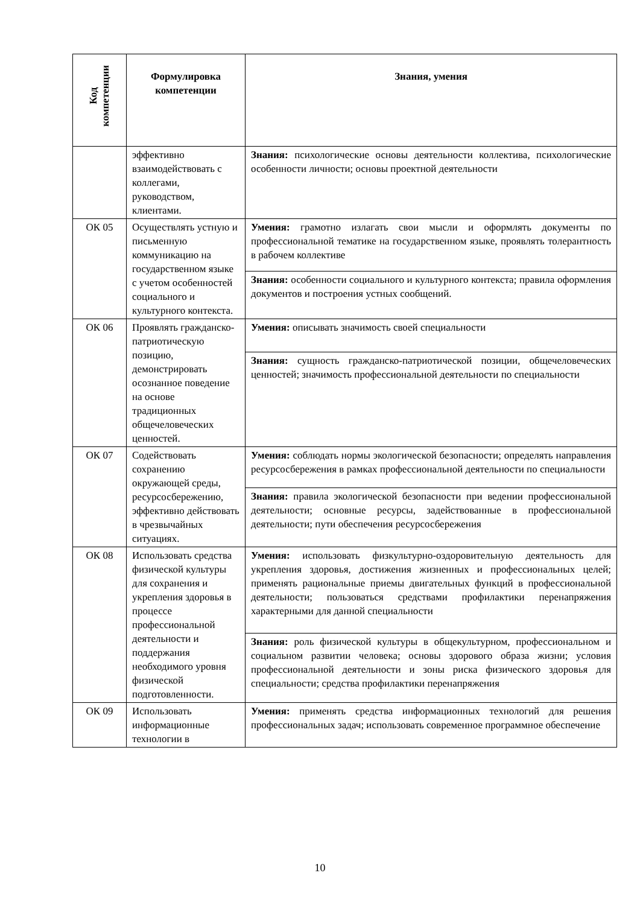| Код компетенции | Формулировка компетенции | Знания, умения |
| --- | --- | --- |
| | эффективно взаимодействовать с коллегами, руководством, клиентами. | Знания: психологические основы деятельности коллектива, психологические особенности личности; основы проектной деятельности |
| ОК 05 | Осуществлять устную и письменную коммуникацию на государственном языке с учетом особенностей социального и культурного контекста. | Умения: грамотно излагать свои мысли и оформлять документы по профессиональной тематике на государственном языке, проявлять толерантность в рабочем коллективе |
| | | Знания: особенности социального и культурного контекста; правила оформления документов и построения устных сообщений. |
| ОК 06 | Проявлять гражданско-патриотическую позицию, демонстрировать осознанное поведение на основе традиционных общечеловеческих ценностей. | Умения: описывать значимость своей специальности |
| | | Знания: сущность гражданско-патриотической позиции, общечеловеческих ценностей; значимость профессиональной деятельности по специальности |
| ОК 07 | Содействовать сохранению окружающей среды, ресурсосбережению, эффективно действовать в чрезвычайных ситуациях. | Умения: соблюдать нормы экологической безопасности; определять направления ресурсосбережения в рамках профессиональной деятельности по специальности |
| | | Знания: правила экологической безопасности при ведении профессиональной деятельности; основные ресурсы, задействованные в профессиональной деятельности; пути обеспечения ресурсосбережения |
| ОК 08 | Использовать средства физической культуры для сохранения и укрепления здоровья в процессе профессиональной деятельности и поддержания необходимого уровня физической подготовленности. | Умения: использовать физкультурно-оздоровительную деятельность для укрепления здоровья, достижения жизненных и профессиональных целей; применять рациональные приемы двигательных функций в профессиональной деятельности; пользоваться средствами профилактики перенапряжения характерными для данной специальности |
| | | Знания: роль физической культуры в общекультурном, профессиональном и социальном развитии человека; основы здорового образа жизни; условия профессиональной деятельности и зоны риска физического здоровья для специальности; средства профилактики перенапряжения |
| ОК 09 | Использовать информационные технологии в | Умения: применять средства информационных технологий для решения профессиональных задач; использовать современное программное обеспечение |
10